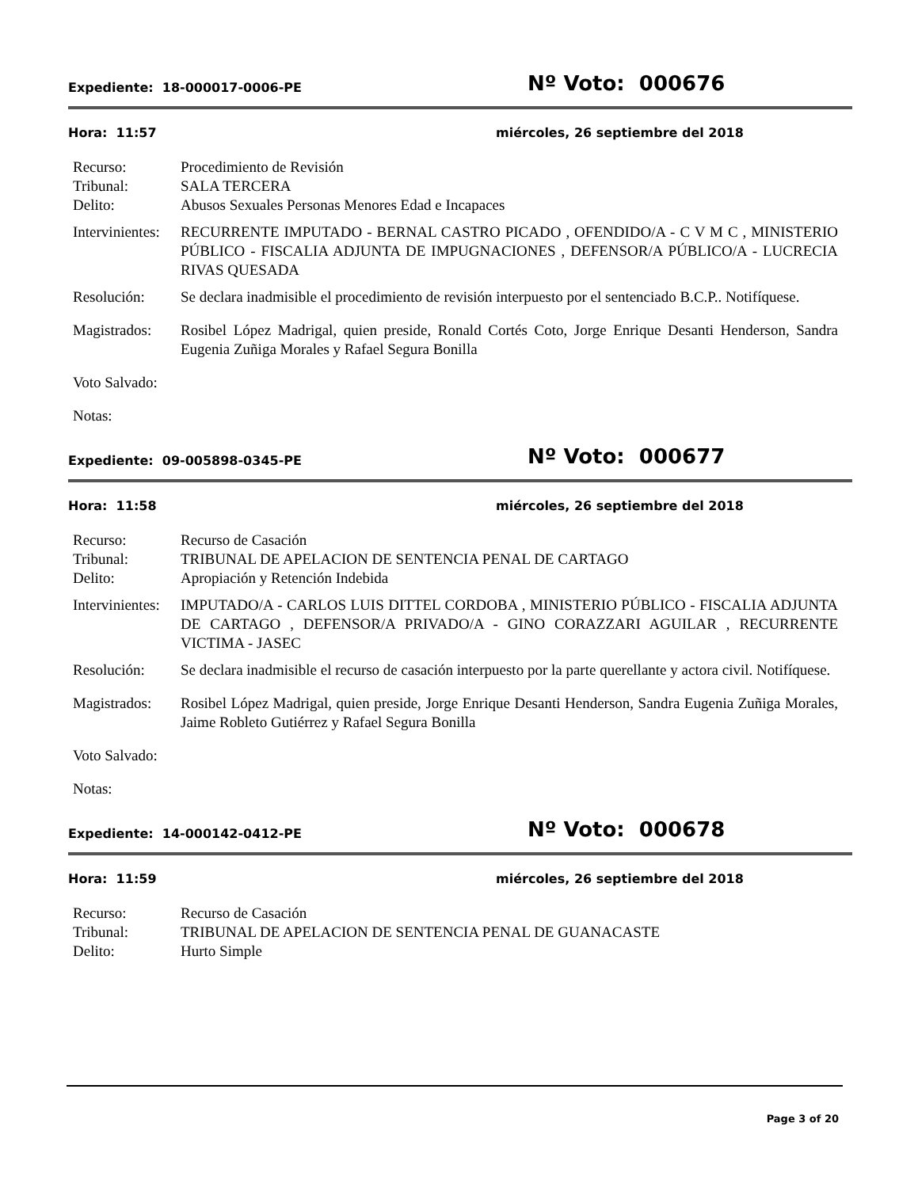Expediente: 18-000017-0006-PE
Nº Voto: 000676
Hora: 11:57 miércoles, 26 septiembre del 2018
Recurso: Procedimiento de Revisión
Tribunal: SALA TERCERA
Delito: Abusos Sexuales Personas Menores Edad e Incapaces
Intervinientes:
RECURRENTE IMPUTADO - BERNAL CASTRO PICADO , OFENDIDO/A - C V M C , MINISTERIO PÚBLICO - FISCALIA ADJUNTA DE IMPUGNACIONES , DEFENSOR/A PÚBLICO/A - LUCRECIA RIVAS QUESADA
Resolución: Se declara inadmisible el procedimiento de revisión interpuesto por el sentenciado B.C.P.. Notifíquese.
Magistrados:
Rosibel López Madrigal, quien preside, Ronald Cortés Coto, Jorge Enrique Desanti Henderson, Sandra Eugenia Zuñiga Morales y Rafael Segura Bonilla
Voto Salvado:
Notas:
Expediente: 09-005898-0345-PE
Nº Voto: 000677
Hora: 11:58 miércoles, 26 septiembre del 2018
Recurso: Recurso de Casación
Tribunal: TRIBUNAL DE APELACION DE SENTENCIA PENAL DE CARTAGO
Delito: Apropiación y Retención Indebida
Intervinientes:
IMPUTADO/A - CARLOS LUIS DITTEL CORDOBA , MINISTERIO PÚBLICO - FISCALIA ADJUNTA DE CARTAGO , DEFENSOR/A PRIVADO/A - GINO CORAZZARI AGUILAR , RECURRENTE VICTIMA - JASEC
Resolución: Se declara inadmisible el recurso de casación interpuesto por la parte querellante y actora civil. Notifíquese.
Magistrados:
Rosibel López Madrigal, quien preside, Jorge Enrique Desanti Henderson, Sandra Eugenia Zuñiga Morales, Jaime Robleto Gutiérrez y Rafael Segura Bonilla
Voto Salvado:
Notas:
Expediente: 14-000142-0412-PE
Nº Voto: 000678
Hora: 11:59 miércoles, 26 septiembre del 2018
Recurso: Recurso de Casación
Tribunal: TRIBUNAL DE APELACION DE SENTENCIA PENAL DE GUANACASTE
Delito: Hurto Simple
Page 3 of 20